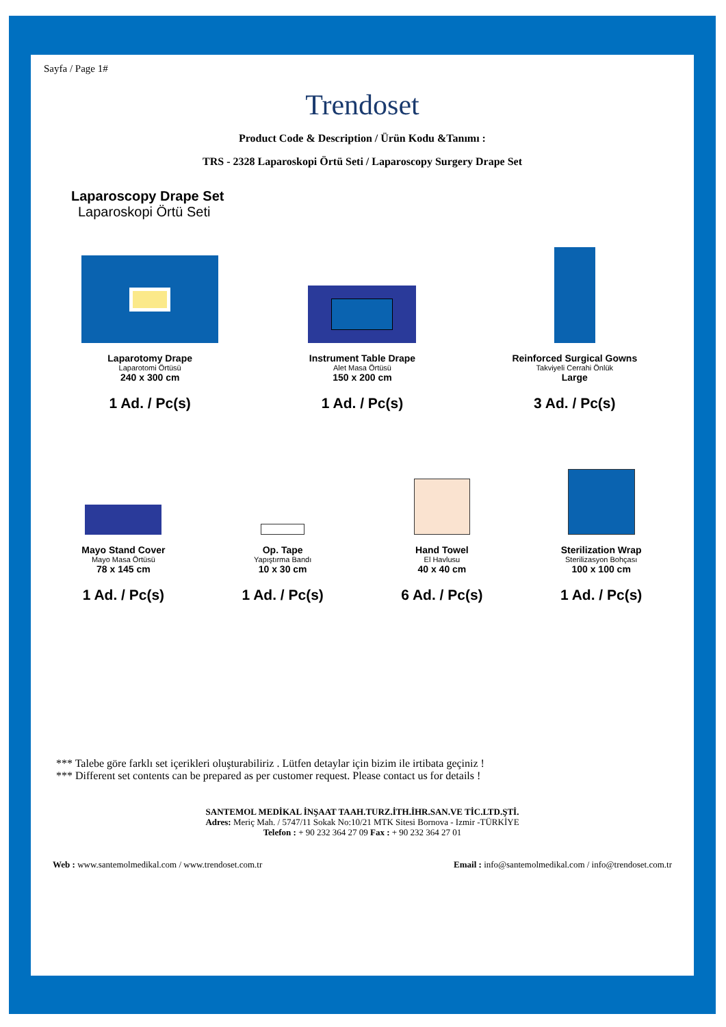Sayfa / Page 1#
Trendoset
Product Code & Description / Ürün Kodu &Tanımı :
TRS - 2328 Laparoskopi Örtü Seti / Laparoscopy Surgery Drape Set
Laparoscopy Drape Set
Laparoskopi Örtü Seti
Laparotomy Drape
Laparotomi Örtüsü
240 x 300 cm
1 Ad. / Pc(s)
Instrument Table Drape
Alet Masa Örtüsü
150 x 200 cm
1 Ad. / Pc(s)
Reinforced Surgical Gowns
Takviyeli Cerrahi Önlük
Large
3 Ad. / Pc(s)
Mayo Stand Cover
Mayo Masa Örtüsü
78 x 145 cm
1 Ad. / Pc(s)
Op. Tape
Yapıştırma Bandı
10 x 30 cm
1 Ad. / Pc(s)
Hand Towel
El Havlusu
40 x 40 cm
6 Ad. / Pc(s)
Sterilization Wrap
Sterilizasyon Bohçası
100 x 100 cm
1 Ad. / Pc(s)
*** Talebe göre farklı set içerikleri oluşturabiliriz . Lütfen detaylar için bizim ile irtibata geçiniz !
*** Different set contents can be prepared as per customer request. Please contact us for details !
SANTEMOL MEDİKAL İNŞAAT TAAH.TURZ.İTH.İHR.SAN.VE TİC.LTD.ŞTİ.
Adres: Meriç Mah. / 5747/11 Sokak No:10/21 MTK Sitesi Bornova - Izmir -TÜRKİYE
Telefon : + 90 232 364 27 09 Fax : + 90 232 364 27 01
Web : www.santemolmedikal.com / www.trendoset.com.tr Email : info@santemolmedikal.com / info@trendoset.com.tr